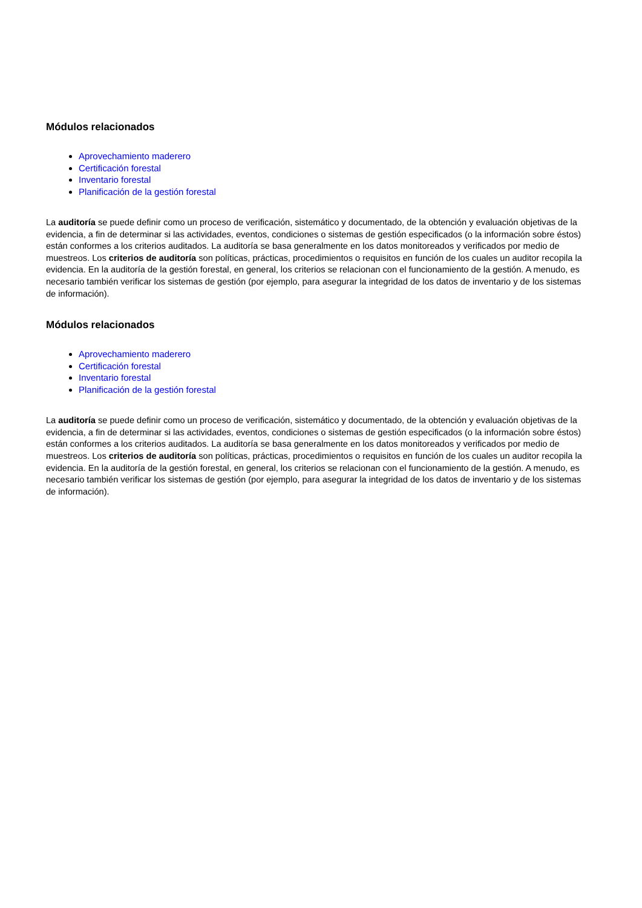Módulos relacionados
Aprovechamiento maderero
Certificación forestal
Inventario forestal
Planificación de la gestión forestal
La auditoría se puede definir como un proceso de verificación, sistemático y documentado, de la obtención y evaluación objetivas de la evidencia, a fin de determinar si las actividades, eventos, condiciones o sistemas de gestión especificados (o la información sobre éstos) están conformes a los criterios auditados. La auditoría se basa generalmente en los datos monitoreados y verificados por medio de muestreos. Los criterios de auditoría son políticas, prácticas, procedimientos o requisitos en función de los cuales un auditor recopila la evidencia. En la auditoría de la gestión forestal, en general, los criterios se relacionan con el funcionamiento de la gestión. A menudo, es necesario también verificar los sistemas de gestión (por ejemplo, para asegurar la integridad de los datos de inventario y de los sistemas de información).
Módulos relacionados
Aprovechamiento maderero
Certificación forestal
Inventario forestal
Planificación de la gestión forestal
La auditoría se puede definir como un proceso de verificación, sistemático y documentado, de la obtención y evaluación objetivas de la evidencia, a fin de determinar si las actividades, eventos, condiciones o sistemas de gestión especificados (o la información sobre éstos) están conformes a los criterios auditados. La auditoría se basa generalmente en los datos monitoreados y verificados por medio de muestreos. Los criterios de auditoría son políticas, prácticas, procedimientos o requisitos en función de los cuales un auditor recopila la evidencia. En la auditoría de la gestión forestal, en general, los criterios se relacionan con el funcionamiento de la gestión. A menudo, es necesario también verificar los sistemas de gestión (por ejemplo, para asegurar la integridad de los datos de inventario y de los sistemas de información).